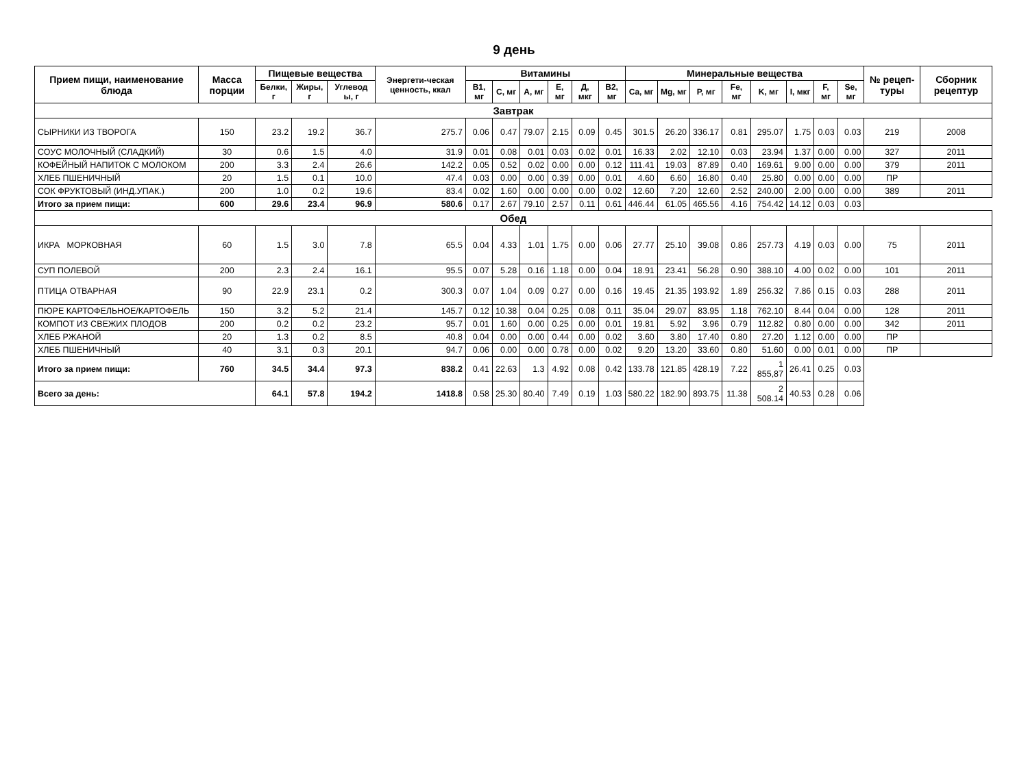9 день
| Прием пищи, наименование блюда | Масса порции | Пищевые вещества | | | Энергети-ческая ценность, ккал | Витамины | | | | | | Минеральные вещества | | | | | | | | № рецеп-туры | Сборник рецептур |
| --- | --- | --- | --- | --- | --- | --- | --- | --- | --- | --- | --- | --- | --- | --- | --- | --- | --- | --- | --- | --- | --- |
| | | Белки, г | Жиры, г | Углевод ы, г | | B1, мг | C, мг | A, мг | E, мг | Д, мкг | B2, мг | Ca, мг | Mg, мг | P, мг | Fe, мг | K, мг | I, мкг | F, мг | Se, мг | | |
| Завтрак | | | | | | | | | | | | | | | | | | | | | |
| СЫРНИКИ ИЗ ТВОРОГА | 150 | 23.2 | 19.2 | 36.7 | 275.7 | 0.06 | 0.47 | 79.07 | 2.15 | 0.09 | 0.45 | 301.5 | 26.20 | 336.17 | 0.81 | 295.07 | 1.75 | 0.03 | 0.03 | 219 | 2008 |
| СОУС МОЛОЧНЫЙ (СЛАДКИЙ) | 30 | 0.6 | 1.5 | 4.0 | 31.9 | 0.01 | 0.08 | 0.01 | 0.03 | 0.02 | 0.01 | 16.33 | 2.02 | 12.10 | 0.03 | 23.94 | 1.37 | 0.00 | 0.00 | 327 | 2011 |
| КОФЕЙНЫЙ НАПИТОК С МОЛОКОМ | 200 | 3.3 | 2.4 | 26.6 | 142.2 | 0.05 | 0.52 | 0.02 | 0.00 | 0.00 | 0.12 | 111.41 | 19.03 | 87.89 | 0.40 | 169.61 | 9.00 | 0.00 | 0.00 | 379 | 2011 |
| ХЛЕБ ПШЕНИЧНЫЙ | 20 | 1.5 | 0.1 | 10.0 | 47.4 | 0.03 | 0.00 | 0.00 | 0.39 | 0.00 | 0.01 | 4.60 | 6.60 | 16.80 | 0.40 | 25.80 | 0.00 | 0.00 | 0.00 | ПР | |
| СОК ФРУКТОВЫЙ (ИНД.УПАК.) | 200 | 1.0 | 0.2 | 19.6 | 83.4 | 0.02 | 1.60 | 0.00 | 0.00 | 0.00 | 0.02 | 12.60 | 7.20 | 12.60 | 2.52 | 240.00 | 2.00 | 0.00 | 0.00 | 389 | 2011 |
| Итого за прием пищи: | 600 | 29.6 | 23.4 | 96.9 | 580.6 | 0.17 | 2.67 | 79.10 | 2.57 | 0.11 | 0.61 | 446.44 | 61.05 | 465.56 | 4.16 | 754.42 | 14.12 | 0.03 | 0.03 | | |
| Обед | | | | | | | | | | | | | | | | | | | | | |
| ИКРА МОРКОВНАЯ | 60 | 1.5 | 3.0 | 7.8 | 65.5 | 0.04 | 4.33 | 1.01 | 1.75 | 0.00 | 0.06 | 27.77 | 25.10 | 39.08 | 0.86 | 257.73 | 4.19 | 0.03 | 0.00 | 75 | 2011 |
| СУП ПОЛЕВОЙ | 200 | 2.3 | 2.4 | 16.1 | 95.5 | 0.07 | 5.28 | 0.16 | 1.18 | 0.00 | 0.04 | 18.91 | 23.41 | 56.28 | 0.90 | 388.10 | 4.00 | 0.02 | 0.00 | 101 | 2011 |
| ПТИЦА ОТВАРНАЯ | 90 | 22.9 | 23.1 | 0.2 | 300.3 | 0.07 | 1.04 | 0.09 | 0.27 | 0.00 | 0.16 | 19.45 | 21.35 | 193.92 | 1.89 | 256.32 | 7.86 | 0.15 | 0.03 | 288 | 2011 |
| ПЮРЕ КАРТОФЕЛЬНОЕ/КАРТОФЕЛЬ | 150 | 3.2 | 5.2 | 21.4 | 145.7 | 0.12 | 10.38 | 0.04 | 0.25 | 0.08 | 0.11 | 35.04 | 29.07 | 83.95 | 1.18 | 762.10 | 8.44 | 0.04 | 0.00 | 128 | 2011 |
| КОМПОТ ИЗ СВЕЖИХ ПЛОДОВ | 200 | 0.2 | 0.2 | 23.2 | 95.7 | 0.01 | 1.60 | 0.00 | 0.25 | 0.00 | 0.01 | 19.81 | 5.92 | 3.96 | 0.79 | 112.82 | 0.80 | 0.00 | 0.00 | 342 | 2011 |
| ХЛЕБ РЖАНОЙ | 20 | 1.3 | 0.2 | 8.5 | 40.8 | 0.04 | 0.00 | 0.00 | 0.44 | 0.00 | 0.02 | 3.60 | 3.80 | 17.40 | 0.80 | 27.20 | 1.12 | 0.00 | 0.00 | ПР | |
| ХЛЕБ ПШЕНИЧНЫЙ | 40 | 3.1 | 0.3 | 20.1 | 94.7 | 0.06 | 0.00 | 0.00 | 0.78 | 0.00 | 0.02 | 9.20 | 13.20 | 33.60 | 0.80 | 51.60 | 0.00 | 0.01 | 0.00 | ПР | |
| Итого за прием пищи: | 760 | 34.5 | 34.4 | 97.3 | 838.2 | 0.41 | 22.63 | 1.3 | 4.92 | 0.08 | 0.42 | 133.78 | 121.85 | 428.19 | 7.22 | 1 855,87 | 26.41 | 0.25 | 0.03 | | |
| Всего за день: | | 64.1 | 57.8 | 194.2 | 1418.8 | 0.58 | 25.30 | 80.40 | 7.49 | 0.19 | 1.03 | 580.22 | 182.90 | 893.75 | 11.38 | 2 508.14 | 40.53 | 0.28 | 0.06 | | |